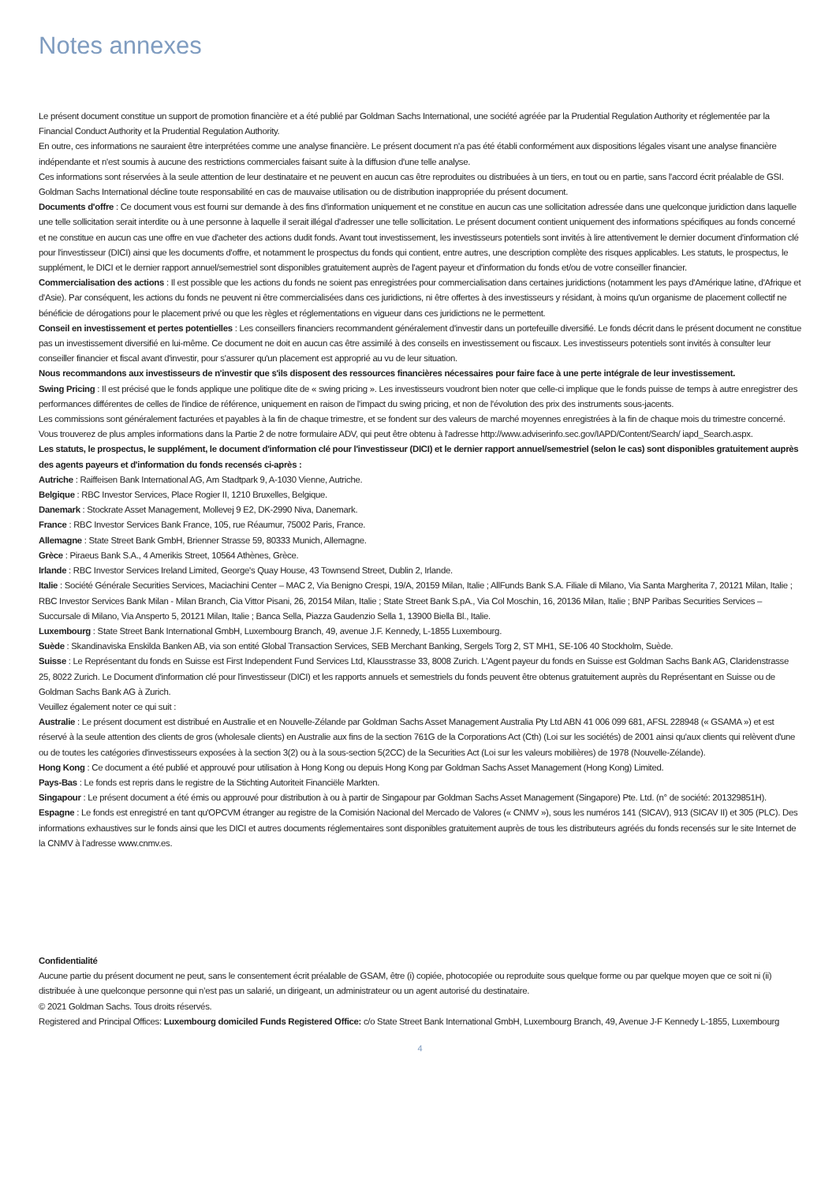Notes annexes
Le présent document constitue un support de promotion financière et a été publié par Goldman Sachs International, une société agréée par la Prudential Regulation Authority et réglementée par la Financial Conduct Authority et la Prudential Regulation Authority.
En outre, ces informations ne sauraient être interprétées comme une analyse financière. Le présent document n'a pas été établi conformément aux dispositions légales visant une analyse financière indépendante et n'est soumis à aucune des restrictions commerciales faisant suite à la diffusion d'une telle analyse.
Ces informations sont réservées à la seule attention de leur destinataire et ne peuvent en aucun cas être reproduites ou distribuées à un tiers, en tout ou en partie, sans l'accord écrit préalable de GSI. Goldman Sachs International décline toute responsabilité en cas de mauvaise utilisation ou de distribution inappropriée du présent document.
Documents d'offre : Ce document vous est fourni sur demande à des fins d'information uniquement et ne constitue en aucun cas une sollicitation adressée dans une quelconque juridiction dans laquelle une telle sollicitation serait interdite ou à une personne à laquelle il serait illégal d'adresser une telle sollicitation. Le présent document contient uniquement des informations spécifiques au fonds concerné et ne constitue en aucun cas une offre en vue d'acheter des actions dudit fonds. Avant tout investissement, les investisseurs potentiels sont invités à lire attentivement le dernier document d'information clé pour l'investisseur (DICI) ainsi que les documents d'offre, et notamment le prospectus du fonds qui contient, entre autres, une description complète des risques applicables. Les statuts, le prospectus, le supplément, le DICI et le dernier rapport annuel/semestriel sont disponibles gratuitement auprès de l'agent payeur et d'information du fonds et/ou de votre conseiller financier.
Commercialisation des actions : Il est possible que les actions du fonds ne soient pas enregistrées pour commercialisation dans certaines juridictions (notamment les pays d'Amérique latine, d'Afrique et d'Asie). Par conséquent, les actions du fonds ne peuvent ni être commercialisées dans ces juridictions, ni être offertes à des investisseurs y résidant, à moins qu'un organisme de placement collectif ne bénéficie de dérogations pour le placement privé ou que les règles et réglementations en vigueur dans ces juridictions ne le permettent.
Conseil en investissement et pertes potentielles : Les conseillers financiers recommandent généralement d'investir dans un portefeuille diversifié. Le fonds décrit dans le présent document ne constitue pas un investissement diversifié en lui-même. Ce document ne doit en aucun cas être assimilé à des conseils en investissement ou fiscaux. Les investisseurs potentiels sont invités à consulter leur conseiller financier et fiscal avant d'investir, pour s'assurer qu'un placement est approprié au vu de leur situation.
Nous recommandons aux investisseurs de n'investir que s'ils disposent des ressources financières nécessaires pour faire face à une perte intégrale de leur investissement.
Swing Pricing : Il est précisé que le fonds applique une politique dite de « swing pricing ». Les investisseurs voudront bien noter que celle-ci implique que le fonds puisse de temps à autre enregistrer des performances différentes de celles de l'indice de référence, uniquement en raison de l'impact du swing pricing, et non de l'évolution des prix des instruments sous-jacents.
Les commissions sont généralement facturées et payables à la fin de chaque trimestre, et se fondent sur des valeurs de marché moyennes enregistrées à la fin de chaque mois du trimestre concerné.
Vous trouverez de plus amples informations dans la Partie 2 de notre formulaire ADV, qui peut être obtenu à l'adresse http://www.adviserinfo.sec.gov/IAPD/Content/Search/ iapd_Search.aspx.
Les statuts, le prospectus, le supplément, le document d'information clé pour l'investisseur (DICI) et le dernier rapport annuel/semestriel (selon le cas) sont disponibles gratuitement auprès des agents payeurs et d'information du fonds recensés ci-après :
Autriche : Raiffeisen Bank International AG, Am Stadtpark 9, A-1030 Vienne, Autriche.
Belgique : RBC Investor Services, Place Rogier II, 1210 Bruxelles, Belgique.
Danemark : Stockrate Asset Management, Mollevej 9 E2, DK-2990 Niva, Danemark.
France : RBC Investor Services Bank France, 105, rue Réaumur, 75002 Paris, France.
Allemagne : State Street Bank GmbH, Brienner Strasse 59, 80333 Munich, Allemagne.
Grèce : Piraeus Bank S.A., 4 Amerikis Street, 10564 Athènes, Grèce.
Irlande : RBC Investor Services Ireland Limited, George's Quay House, 43 Townsend Street, Dublin 2, Irlande.
Italie : Société Générale Securities Services, Maciachini Center – MAC 2, Via Benigno Crespi, 19/A, 20159 Milan, Italie ; AllFunds Bank S.A. Filiale di Milano, Via Santa Margherita 7, 20121 Milan, Italie ; RBC Investor Services Bank Milan - Milan Branch, Cia Vittor Pisani, 26, 20154 Milan, Italie ; State Street Bank S.pA., Via Col Moschin, 16, 20136 Milan, Italie ; BNP Paribas Securities Services – Succursale di Milano, Via Ansperto 5, 20121 Milan, Italie ; Banca Sella, Piazza Gaudenzio Sella 1, 13900 Biella Bl., Italie.
Luxembourg : State Street Bank International GmbH, Luxembourg Branch, 49, avenue J.F. Kennedy, L-1855 Luxembourg.
Suède : Skandinaviska Enskilda Banken AB, via son entité Global Transaction Services, SEB Merchant Banking, Sergels Torg 2, ST MH1, SE-106 40 Stockholm, Suède.
Suisse : Le Représentant du fonds en Suisse est First Independent Fund Services Ltd, Klausstrasse 33, 8008 Zurich. L'Agent payeur du fonds en Suisse est Goldman Sachs Bank AG, Claridenstrasse 25, 8022 Zurich. Le Document d'information clé pour l'investisseur (DICI) et les rapports annuels et semestriels du fonds peuvent être obtenus gratuitement auprès du Représentant en Suisse ou de Goldman Sachs Bank AG à Zurich.
Veuillez également noter ce qui suit :
Australie : Le présent document est distribué en Australie et en Nouvelle-Zélande par Goldman Sachs Asset Management Australia Pty Ltd ABN 41 006 099 681, AFSL 228948 (« GSAMA ») et est réservé à la seule attention des clients de gros (wholesale clients) en Australie aux fins de la section 761G de la Corporations Act (Cth) (Loi sur les sociétés) de 2001 ainsi qu'aux clients qui relèvent d'une ou de toutes les catégories d'investisseurs exposées à la section 3(2) ou à la sous-section 5(2CC) de la Securities Act (Loi sur les valeurs mobilières) de 1978 (Nouvelle-Zélande).
Hong Kong : Ce document a été publié et approuvé pour utilisation à Hong Kong ou depuis Hong Kong par Goldman Sachs Asset Management (Hong Kong) Limited.
Pays-Bas : Le fonds est repris dans le registre de la Stichting Autoriteit Financiële Markten.
Singapour : Le présent document a été émis ou approuvé pour distribution à ou à partir de Singapour par Goldman Sachs Asset Management (Singapore) Pte. Ltd. (n° de société: 201329851H).
Espagne : Le fonds est enregistré en tant qu'OPCVM étranger au registre de la Comisión Nacional del Mercado de Valores (« CNMV »), sous les numéros 141 (SICAV), 913 (SICAV II) et 305 (PLC). Des informations exhaustives sur le fonds ainsi que les DICI et autres documents réglementaires sont disponibles gratuitement auprès de tous les distributeurs agréés du fonds recensés sur le site Internet de la CNMV à l’adresse www.cnmv.es.
Confidentialité
Aucune partie du présent document ne peut, sans le consentement écrit préalable de GSAM, être (i) copiée, photocopiée ou reproduite sous quelque forme ou par quelque moyen que ce soit ni (ii) distribuée à une quelconque personne qui n’est pas un salarié, un dirigeant, un administrateur ou un agent autorisé du destinataire.
© 2021 Goldman Sachs. Tous droits réservés.
Registered and Principal Offices: Luxembourg domiciled Funds Registered Office: c/o State Street Bank International GmbH, Luxembourg Branch, 49, Avenue J-F Kennedy L-1855, Luxembourg
4